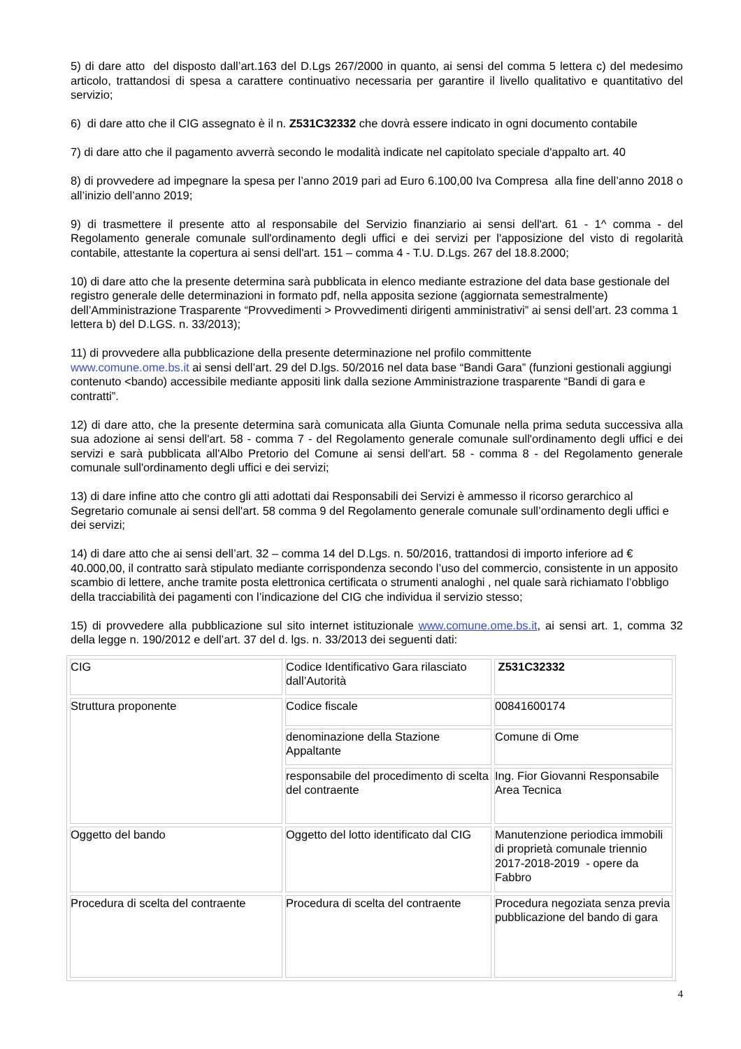5) di dare atto del disposto dall’art.163 del D.Lgs 267/2000 in quanto, ai sensi del comma 5 lettera c) del medesimo articolo, trattandosi di spesa a carattere continuativo necessaria per garantire il livello qualitativo e quantitativo del servizio;
6) di dare atto che il CIG assegnato è il n. Z531C32332 che dovrà essere indicato in ogni documento contabile
7) di dare atto che il pagamento avverrà secondo le modalità indicate nel capitolato speciale d'appalto art. 40
8) di provvedere ad impegnare la spesa per l’anno 2019 pari ad Euro 6.100,00 Iva Compresa alla fine dell’anno 2018 o all’inizio dell’anno 2019;
9) di trasmettere il presente atto al responsabile del Servizio finanziario ai sensi dell'art. 61 - 1^ comma - del Regolamento generale comunale sull'ordinamento degli uffici e dei servizi per l'apposizione del visto di regolarità contabile, attestante la copertura ai sensi dell'art. 151 – comma 4 - T.U. D.Lgs. 267 del 18.8.2000;
10) di dare atto che la presente determina sarà pubblicata in elenco mediante estrazione del data base gestionale del registro generale delle determinazioni in formato pdf, nella apposita sezione (aggiornata semestralmente) dell’Amministrazione Trasparente “Provvedimenti > Provvedimenti dirigenti amministrativi” ai sensi dell’art. 23 comma 1 lettera b) del D.LGS. n. 33/2013);
11) di provvedere alla pubblicazione della presente determinazione nel profilo committente
www.comune.ome.bs.it ai sensi dell’art. 29 del D.lgs. 50/2016 nel data base “Bandi Gara” (funzioni gestionali aggiungi contenuto <bando) accessibile mediante appositi link dalla sezione Amministrazione trasparente “Bandi di gara e contratti”.
12) di dare atto, che la presente determina sarà comunicata alla Giunta Comunale nella prima seduta successiva alla sua adozione ai sensi dell'art. 58 - comma 7 - del Regolamento generale comunale sull'ordinamento degli uffici e dei servizi e sarà pubblicata all'Albo Pretorio del Comune ai sensi dell'art. 58 - comma 8 - del Regolamento generale comunale sull'ordinamento degli uffici e dei servizi;
13) di dare infine atto che contro gli atti adottati dai Responsabili dei Servizi è ammesso il ricorso gerarchico al Segretario comunale ai sensi dell'art. 58 comma 9 del Regolamento generale comunale sull’ordinamento degli uffici e dei servizi;
14) di dare atto che ai sensi dell’art. 32 – comma 14 del D.Lgs. n. 50/2016, trattandosi di importo inferiore ad € 40.000,00, il contratto sarà stipulato mediante corrispondenza secondo l’uso del commercio, consistente in un apposito scambio di lettere, anche tramite posta elettronica certificata o strumenti analoghi , nel quale sarà richiamato l’obbligo della tracciabilità dei pagamenti con l’indicazione del CIG che individua il servizio stesso;
15) di provvedere alla pubblicazione sul sito internet istituzionale www.comune.ome.bs.it, ai sensi art. 1, comma 32 della legge n. 190/2012 e dell’art. 37 del d. lgs. n. 33/2013 dei seguenti dati:
| CIG | Codice Identificativo Gara rilasciato dall’Autorità | Z531C32332 |
| Struttura proponente | Codice fiscale | 00841600174 |
| | denominazione della Stazione Appaltante | Comune di Ome |
| | responsabile del procedimento di scelta del contraente | Ing. Fior Giovanni Responsabile Area Tecnica |
| Oggetto del bando | Oggetto del lotto identificato dal CIG | Manutenzione periodica immobili di proprietà comunale triennio 2017-2018-2019 - opere da Fabbro |
| Procedura di scelta del contraente | Procedura di scelta del contraente | Procedura negoziata senza previa pubblicazione del bando di gara |
4